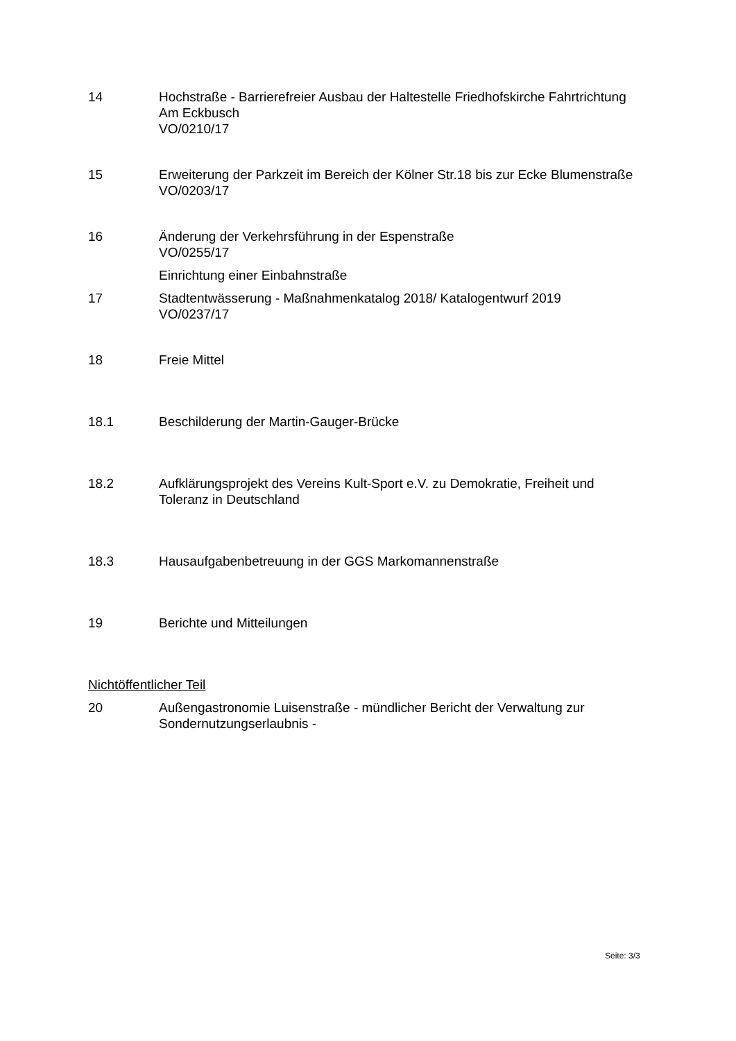14 Hochstraße - Barrierefreier Ausbau der Haltestelle Friedhofskirche Fahrtrichtung Am Eckbusch
VO/0210/17
15 Erweiterung der Parkzeit im Bereich der Kölner Str.18 bis zur Ecke Blumenstraße
VO/0203/17
16 Änderung der Verkehrsführung in der Espenstraße
VO/0255/17
Einrichtung einer Einbahnstraße
17 Stadtentwässerung - Maßnahmenkatalog 2018/ Katalogentwurf 2019
VO/0237/17
18 Freie Mittel
18.1 Beschilderung der Martin-Gauger-Brücke
18.2 Aufklärungsprojekt des Vereins Kult-Sport e.V. zu Demokratie, Freiheit und Toleranz in Deutschland
18.3 Hausaufgabenbetreuung in der GGS Markomannenstraße
19 Berichte und Mitteilungen
Nichtöffentlicher Teil
20 Außengastronomie Luisenstraße - mündlicher Bericht der Verwaltung zur Sondernutzungserlaubnis -
Seite: 3/3